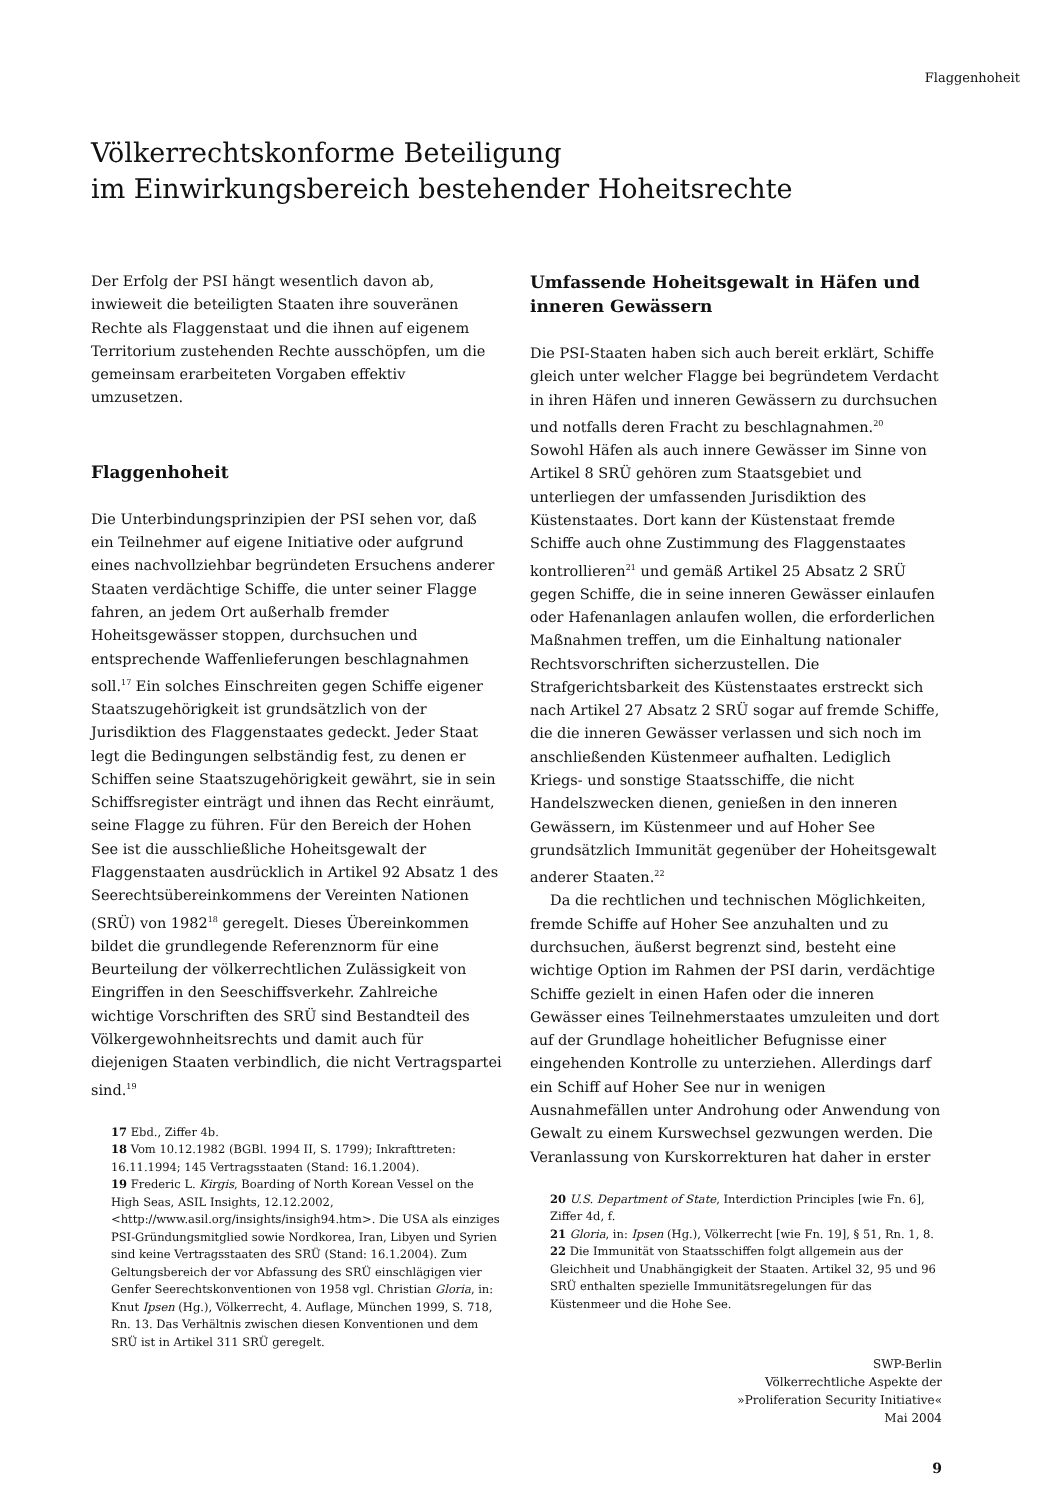Flaggenhoheit
Völkerrechtskonforme Beteiligung
im Einwirkungsbereich bestehender Hoheitsrechte
Der Erfolg der PSI hängt wesentlich davon ab, inwieweit die beteiligten Staaten ihre souveränen Rechte als Flaggenstaat und die ihnen auf eigenem Territorium zustehenden Rechte ausschöpfen, um die gemeinsam erarbeiteten Vorgaben effektiv umzusetzen.
Flaggenhoheit
Die Unterbindungsprinzipien der PSI sehen vor, daß ein Teilnehmer auf eigene Initiative oder aufgrund eines nachvollziehbar begründeten Ersuchens anderer Staaten verdächtige Schiffe, die unter seiner Flagge fahren, an jedem Ort außerhalb fremder Hoheitsgewässer stoppen, durchsuchen und entsprechende Waffenlieferungen beschlagnahmen soll.<sup>17</sup> Ein solches Einschreiten gegen Schiffe eigener Staatszugehörigkeit ist grundsätzlich von der Jurisdiktion des Flaggenstaates gedeckt. Jeder Staat legt die Bedingungen selbständig fest, zu denen er Schiffen seine Staatszugehörigkeit gewährt, sie in sein Schiffsregister einträgt und ihnen das Recht einräumt, seine Flagge zu führen. Für den Bereich der Hohen See ist die ausschließliche Hoheitsgewalt der Flaggenstaaten ausdrücklich in Artikel 92 Absatz 1 des Seerechtsübereinkommens der Vereinten Nationen (SRÜ) von 1982<sup>18</sup> geregelt. Dieses Übereinkommen bildet die grundlegende Referenznorm für eine Beurteilung der völkerrechtlichen Zulässigkeit von Eingriffen in den Seeschiffsverkehr. Zahlreiche wichtige Vorschriften des SRÜ sind Bestandteil des Völkergewohnheitsrechts und damit auch für diejenigen Staaten verbindlich, die nicht Vertragspartei sind.<sup>19</sup>
17 Ebd., Ziffer 4b.
18 Vom 10.12.1982 (BGBl. 1994 II, S. 1799); Inkrafttreten: 16.11.1994; 145 Vertragsstaaten (Stand: 16.1.2004).
19 Frederic L. Kirgis, Boarding of North Korean Vessel on the High Seas, ASIL Insights, 12.12.2002, <http://www.asil.org/insights/insigh94.htm>. Die USA als einziges PSI-Gründungsmitglied sowie Nordkorea, Iran, Libyen und Syrien sind keine Vertragsstaaten des SRÜ (Stand: 16.1.2004). Zum Geltungsbereich der vor Abfassung des SRÜ einschlägigen vier Genfer Seerechtskonventionen von 1958 vgl. Christian Gloria, in: Knut Ipsen (Hg.), Völkerrecht, 4. Auflage, München 1999, S. 718, Rn. 13. Das Verhältnis zwischen diesen Konventionen und dem SRÜ ist in Artikel 311 SRÜ geregelt.
Umfassende Hoheitsgewalt in Häfen und inneren Gewässern
Die PSI-Staaten haben sich auch bereit erklärt, Schiffe gleich unter welcher Flagge bei begründetem Verdacht in ihren Häfen und inneren Gewässern zu durchsuchen und notfalls deren Fracht zu beschlagnahmen.<sup>20</sup> Sowohl Häfen als auch innere Gewässer im Sinne von Artikel 8 SRÜ gehören zum Staatsgebiet und unterliegen der umfassenden Jurisdiktion des Küstenstaates. Dort kann der Küstenstaat fremde Schiffe auch ohne Zustimmung des Flaggenstaates kontrollieren<sup>21</sup> und gemäß Artikel 25 Absatz 2 SRÜ gegen Schiffe, die in seine inneren Gewässer einlaufen oder Hafenanlagen anlaufen wollen, die erforderlichen Maßnahmen treffen, um die Einhaltung nationaler Rechtsvorschriften sicherzustellen. Die Strafgerichtsbarkeit des Küstenstaates erstreckt sich nach Artikel 27 Absatz 2 SRÜ sogar auf fremde Schiffe, die die inneren Gewässer verlassen und sich noch im anschließenden Küstenmeer aufhalten. Lediglich Kriegs- und sonstige Staatsschiffe, die nicht Handelszwecken dienen, genießen in den inneren Gewässern, im Küstenmeer und auf Hoher See grundsätzlich Immunität gegenüber der Hoheitsgewalt anderer Staaten.<sup>22</sup>
Da die rechtlichen und technischen Möglichkeiten, fremde Schiffe auf Hoher See anzuhalten und zu durchsuchen, äußerst begrenzt sind, besteht eine wichtige Option im Rahmen der PSI darin, verdächtige Schiffe gezielt in einen Hafen oder die inneren Gewässer eines Teilnehmerstaates umzuleiten und dort auf der Grundlage hoheitlicher Befugnisse einer eingehenden Kontrolle zu unterziehen. Allerdings darf ein Schiff auf Hoher See nur in wenigen Ausnahmefällen unter Androhung oder Anwendung von Gewalt zu einem Kurswechsel gezwungen werden. Die Veranlassung von Kurskorrekturen hat daher in erster
20 U.S. Department of State, Interdiction Principles [wie Fn. 6], Ziffer 4d, f.
21 Gloria, in: Ipsen (Hg.), Völkerrecht [wie Fn. 19], § 51, Rn. 1, 8.
22 Die Immunität von Staatsschiffen folgt allgemein aus der Gleichheit und Unabhängigkeit der Staaten. Artikel 32, 95 und 96 SRÜ enthalten spezielle Immunitätsregelungen für das Küstenmeer und die Hohe See.
SWP-Berlin
Völkerrechtliche Aspekte der
»Proliferation Security Initiative«
Mai 2004
9